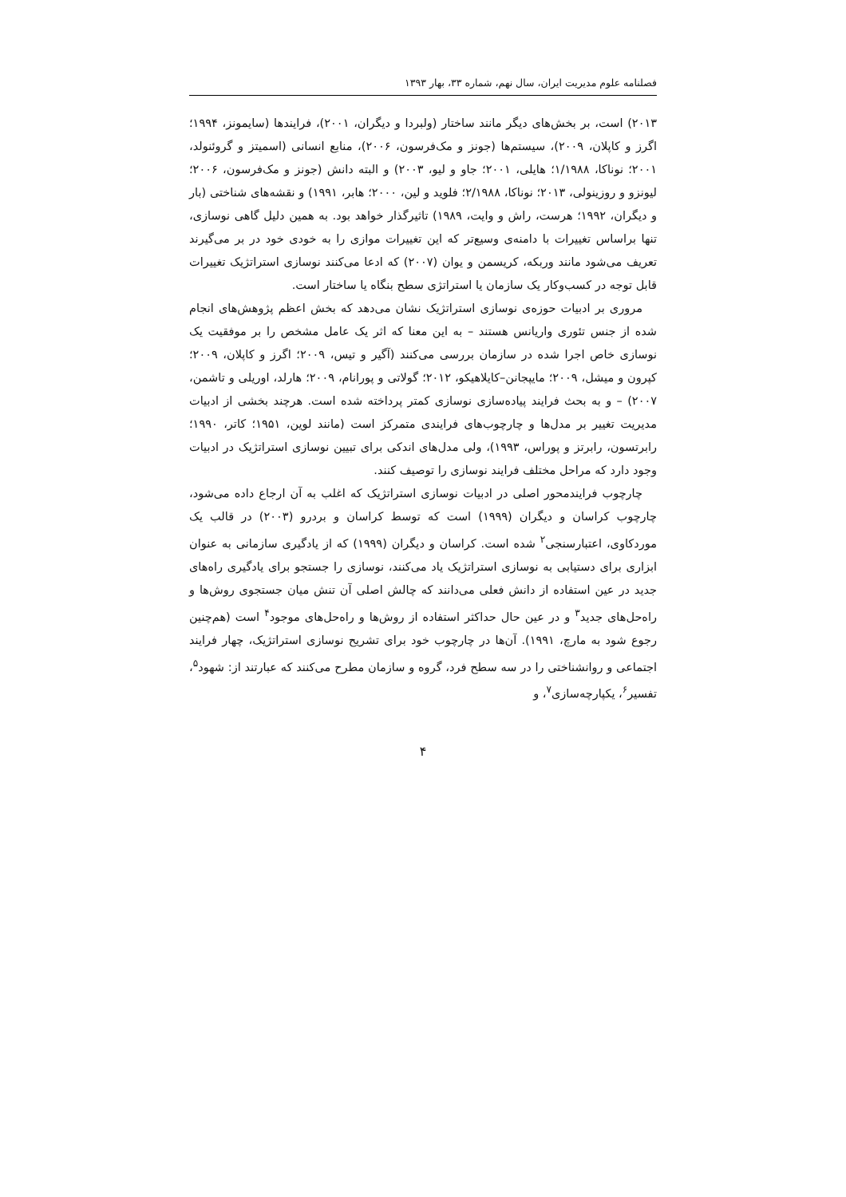فصلنامه علوم مدیریت ایران، سال نهم، شماره ۳۳، بهار ۱۳۹۳
۲۰۱۳) است، بر بخش‌های دیگر مانند ساختار (ولبردا و دیگران، ۲۰۰۱)، فرایندها (سایمونز، ۱۹۹۴؛ اگرز و کاپلان، ۲۰۰۹)، سیستم‌ها (جونز و مک‌فرسون، ۲۰۰۶)، منابع انسانی (اسمیتز و گروئنولد، ۲۰۰۱؛ نوناکا، ۱/۱۹۸۸؛ هایلی، ۲۰۰۱؛ جاو و لیو، ۲۰۰۳) و البته دانش (جونز و مک‌فرسون، ۲۰۰۶؛ لیونزو و روزینولی، ۲۰۱۳؛ نوناکا، ۲/۱۹۸۸؛ فلوید و لین، ۲۰۰۰؛ هابر، ۱۹۹۱) و نقشه‌های شناختی (بار و دیگران، ۱۹۹۲؛ هرست، راش و وایت، ۱۹۸۹) تاثیرگذار خواهد بود. به همین دلیل گاهی نوسازی، تنها براساس تغییرات با دامنه‌ی وسیع‌تر که این تغییرات موازی را به خودی خود در بر می‌گیرند تعریف می‌شود مانند وربکه، کریسمن و یوان (۲۰۰۷) که ادعا می‌کنند نوسازی استراتژیک تغییرات قابل توجه در کسب‌وکار یک سازمان یا استراتژی سطح بنگاه یا ساختار است.
مروری بر ادبیات حوزه‌ی نوسازی استراتژیک نشان می‌دهد که بخش اعظم پژوهش‌های انجام شده از جنس تئوری واریانس هستند – به این معنا که اثر یک عامل مشخص را بر موفقیت یک نوسازی خاص اجرا شده در سازمان بررسی می‌کنند (آگیر و تیس، ۲۰۰۹؛ اگرز و کاپلان، ۲۰۰۹؛ کپرون و میشل، ۲۰۰۹؛ مایپجانن–کایلاهیکو، ۲۰۱۲؛ گولاتی و پورانام، ۲۰۰۹؛ هارلد، اوریلی و تاشمن، ۲۰۰۷) – و به بحث فرایند پیاده‌سازی نوسازی کمتر پرداخته شده است. هرچند بخشی از ادبیات مدیریت تغییر بر مدل‌ها و چارچوب‌های فرایندی متمرکز است (مانند لوین، ۱۹۵۱؛ کاتر، ۱۹۹۰؛ رابرتسون، رابرتز و پوراس، ۱۹۹۳)، ولی مدل‌های اندکی برای تبیین نوسازی استراتژیک در ادبیات وجود دارد که مراحل مختلف فرایند نوسازی را توصیف کنند.
چارچوب فرایندمحور اصلی در ادبیات نوسازی استراتژیک که اغلب به آن ارجاع داده می‌شود، چارچوب کراسان و دیگران (۱۹۹۹) است که توسط کراسان و بردرو (۲۰۰۳) در قالب یک موردکاوی، اعتبارسنجی<sup>۲</sup> شده است. کراسان و دیگران (۱۹۹۹) که از یادگیری سازمانی به عنوان ابزاری برای دستیابی به نوسازی استراتژیک یاد می‌کنند، نوسازی را جستجو برای یادگیری راه‌های جدید در عین استفاده از دانش فعلی می‌دانند که چالش اصلی آن تنش میان جستجوی روش‌ها و راه‌حل‌های جدید<sup>۳</sup> و در عین حال حداکثر استفاده از روش‌ها و راه‌حل‌های موجود<sup>۴</sup> است (هم‌چنین رجوع شود به مارچ، ۱۹۹۱). آن‌ها در چارچوب خود برای تشریح نوسازی استراتژیک، چهار فرایند اجتماعی و روانشناختی را در سه سطح فرد، گروه و سازمان مطرح می‌کنند که عبارتند از: شهود<sup>۵</sup>، تفسیر<sup>۶</sup>، یکپارچه‌سازی<sup>۷</sup>، و
۴